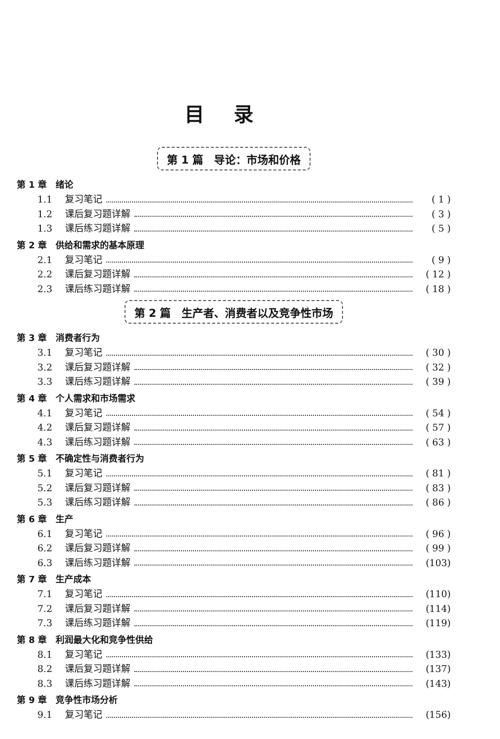目录
第 1 篇　导论：市场和价格
第 1 章　绪论
1.1 复习笔记 ( 1 )
1.2 课后复习题详解 ( 3 )
1.3 课后练习题详解 ( 5 )
第 2 章　供给和需求的基本原理
2.1 复习笔记 ( 9 )
2.2 课后复习题详解 ( 12 )
2.3 课后练习题详解 ( 18 )
第 2 篇　生产者、消费者以及竞争性市场
第 3 章　消费者行为
3.1 复习笔记 ( 30 )
3.2 课后复习题详解 ( 32 )
3.3 课后练习题详解 ( 39 )
第 4 章　个人需求和市场需求
4.1 复习笔记 ( 54 )
4.2 课后复习题详解 ( 57 )
4.3 课后练习题详解 ( 63 )
第 5 章　不确定性与消费者行为
5.1 复习笔记 ( 81 )
5.2 课后复习题详解 ( 83 )
5.3 课后练习题详解 ( 86 )
第 6 章　生产
6.1 复习笔记 ( 96 )
6.2 课后复习题详解 ( 99 )
6.3 课后练习题详解 (103)
第 7 章　生产成本
7.1 复习笔记 (110)
7.2 课后复习题详解 (114)
7.3 课后练习题详解 (119)
第 8 章　利润最大化和竞争性供给
8.1 复习笔记 (133)
8.2 课后复习题详解 (137)
8.3 课后练习题详解 (143)
第 9 章　竞争性市场分析
9.1 复习笔记 (156)